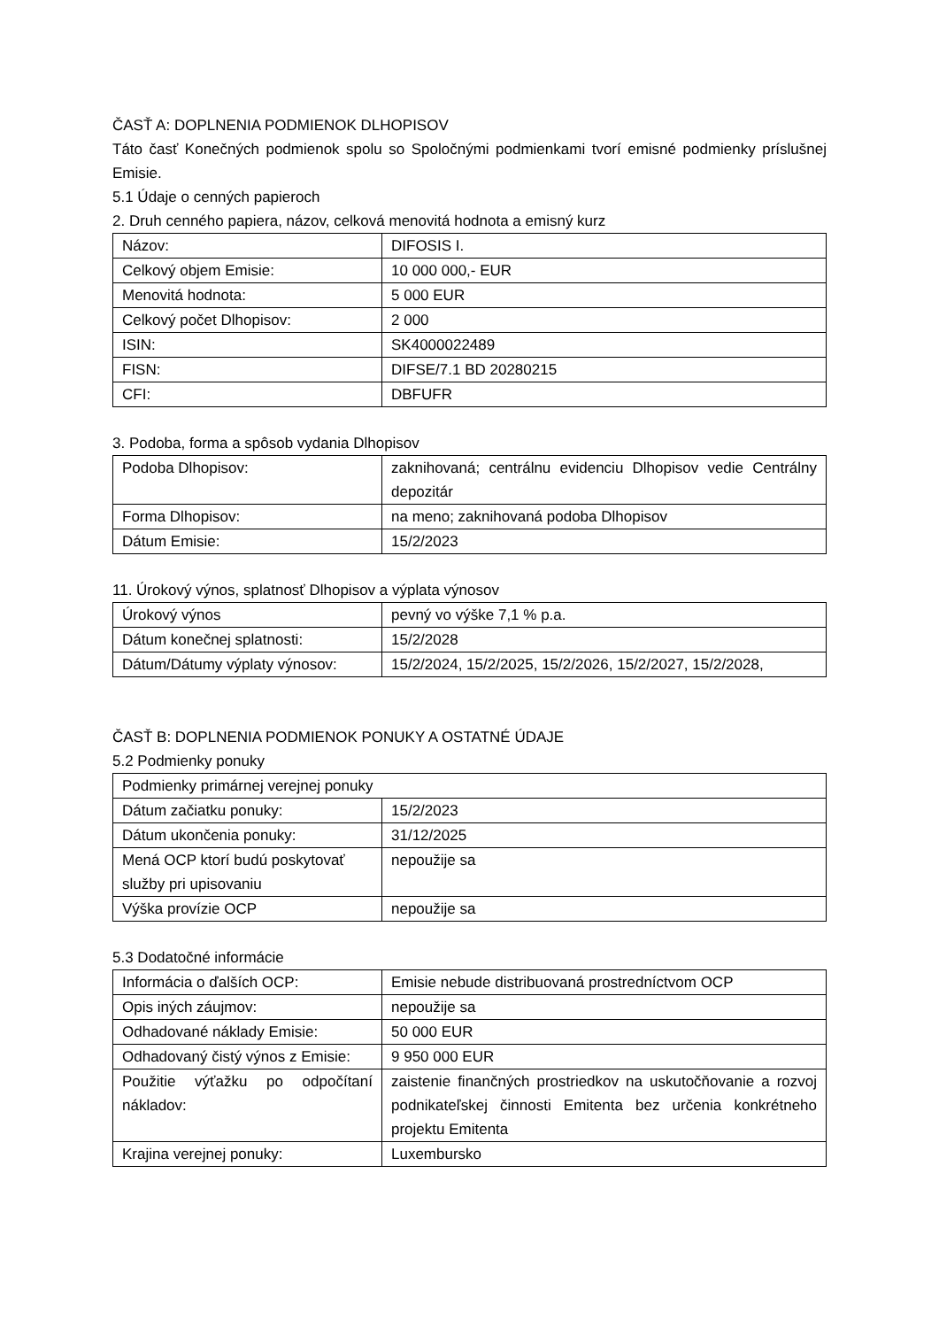ČASŤ A: DOPLNENIA PODMIENOK DLHOPISOV
Táto časť Konečných podmienok spolu so Spoločnými podmienkami tvorí emisné podmienky príslušnej Emisie.
5.1 Údaje o cenných papieroch
2. Druh cenného papiera, názov, celková menovitá hodnota a emisný kurz
| Názov: | DIFOSIS I. |
| Celkový objem Emisie: | 10 000 000,- EUR |
| Menovitá hodnota: | 5 000 EUR |
| Celkový počet Dlhopisov: | 2 000 |
| ISIN: | SK4000022489 |
| FISN: | DIFSE/7.1 BD 20280215 |
| CFI: | DBFUFR |
3. Podoba, forma a spôsob vydania Dlhopisov
| Podoba Dlhopisov: | zaknihovaná; centrálnu evidenciu Dlhopisov vedie Centrálny depozitár |
| Forma Dlhopisov: | na meno; zaknihovaná podoba Dlhopisov |
| Dátum Emisie: | 15/2/2023 |
11. Úrokový výnos, splatnosť Dlhopisov a výplata výnosov
| Úrokový výnos | pevný vo výške 7,1 % p.a. |
| Dátum konečnej splatnosti: | 15/2/2028 |
| Dátum/Dátumy výplaty výnosov: | 15/2/2024, 15/2/2025, 15/2/2026, 15/2/2027, 15/2/2028, |
ČASŤ B: DOPLNENIA PODMIENOK PONUKY A OSTATNÉ ÚDAJE
5.2 Podmienky ponuky
| Podmienky primárnej verejnej ponuky | |
| Dátum začiatku ponuky: | 15/2/2023 |
| Dátum ukončenia ponuky: | 31/12/2025 |
| Mená OCP ktorí budú poskytovať služby pri upisovaniu | nepoužije sa |
| Výška provízie OCP | nepoužije sa |
5.3 Dodatočné informácie
| Informácia o ďalších OCP: | Emisie nebude distribuovaná prostredníctvom OCP |
| Opis iných záujmov: | nepoužije sa |
| Odhadované náklady Emisie: | 50 000 EUR |
| Odhadovaný čistý výnos z Emisie: | 9 950 000 EUR |
| Použitie výťažku po odpočítaní nákladov: | zaistenie finančných prostriedkov na uskutočňovanie a rozvoj podnikateľskej činnosti Emitenta bez určenia konkrétneho projektu Emitenta |
| Krajina verejnej ponuky: | Luxembursko |